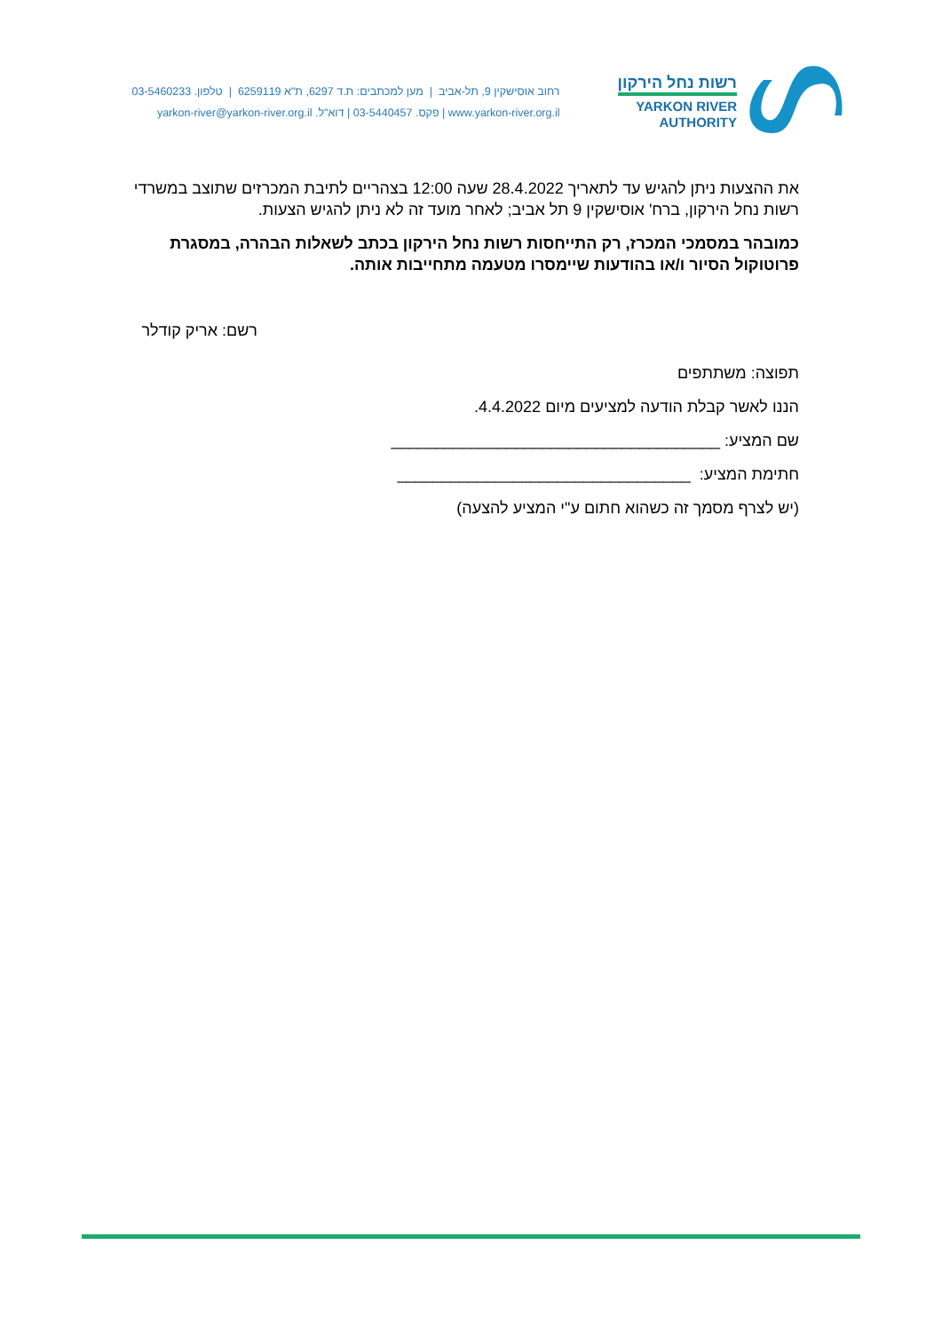רשות נחל הירקון
YARKON RIVER
AUTHORITY
רחוב אוסישקין 9, תל-אביב | מען למכתבים: ת.ד 6297, ת"א 6259119 | טלפון. 03-5460233
www.yarkon-river.org.il | פקס. 03-5440457 | דוא"ל. yarkon-river@yarkon-river.org.il
את ההצעות ניתן להגיש עד לתאריך 28.4.2022 שעה 12:00 בצהריים לתיבת המכרזים שתוצב במשרדי רשות נחל הירקון, ברח' אוסישקין 9 תל אביב; לאחר מועד זה לא ניתן להגיש הצעות.
כמובהר במסמכי המכרז, רק התייחסות רשות נחל הירקון בכתב לשאלות הבהרה, במסגרת פרוטוקול הסיור ו/או בהודעות שיימסרו מטעמה מתחייבות אותה.
רשם: אריק קודלר
תפוצה: משתתפים
הננו לאשר קבלת הודעה למציעים מיום 4.4.2022.
שם המציע: _____________________________________
חתימת המציע: _________________________________
(יש לצרף מסמך זה כשהוא חתום ע"י המציע להצעה)